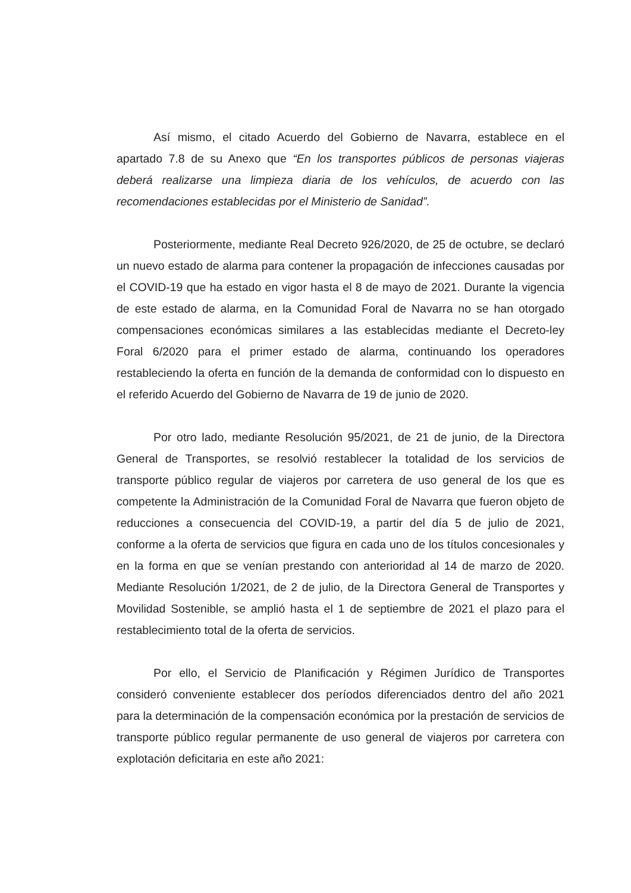Así mismo, el citado Acuerdo del Gobierno de Navarra, establece en el apartado 7.8 de su Anexo que “En los transportes públicos de personas viajeras deberá realizarse una limpieza diaria de los vehículos, de acuerdo con las recomendaciones establecidas por el Ministerio de Sanidad”.
Posteriormente, mediante Real Decreto 926/2020, de 25 de octubre, se declaró un nuevo estado de alarma para contener la propagación de infecciones causadas por el COVID-19 que ha estado en vigor hasta el 8 de mayo de 2021. Durante la vigencia de este estado de alarma, en la Comunidad Foral de Navarra no se han otorgado compensaciones económicas similares a las establecidas mediante el Decreto-ley Foral 6/2020 para el primer estado de alarma, continuando los operadores restableciendo la oferta en función de la demanda de conformidad con lo dispuesto en el referido Acuerdo del Gobierno de Navarra de 19 de junio de 2020.
Por otro lado, mediante Resolución 95/2021, de 21 de junio, de la Directora General de Transportes, se resolvió restablecer la totalidad de los servicios de transporte público regular de viajeros por carretera de uso general de los que es competente la Administración de la Comunidad Foral de Navarra que fueron objeto de reducciones a consecuencia del COVID-19, a partir del día 5 de julio de 2021, conforme a la oferta de servicios que figura en cada uno de los títulos concesionales y en la forma en que se venían prestando con anterioridad al 14 de marzo de 2020. Mediante Resolución 1/2021, de 2 de julio, de la Directora General de Transportes y Movilidad Sostenible, se amplió hasta el 1 de septiembre de 2021 el plazo para el restablecimiento total de la oferta de servicios.
Por ello, el Servicio de Planificación y Régimen Jurídico de Transportes consideró conveniente establecer dos períodos diferenciados dentro del año 2021 para la determinación de la compensación económica por la prestación de servicios de transporte público regular permanente de uso general de viajeros por carretera con explotación deficitaria en este año 2021: